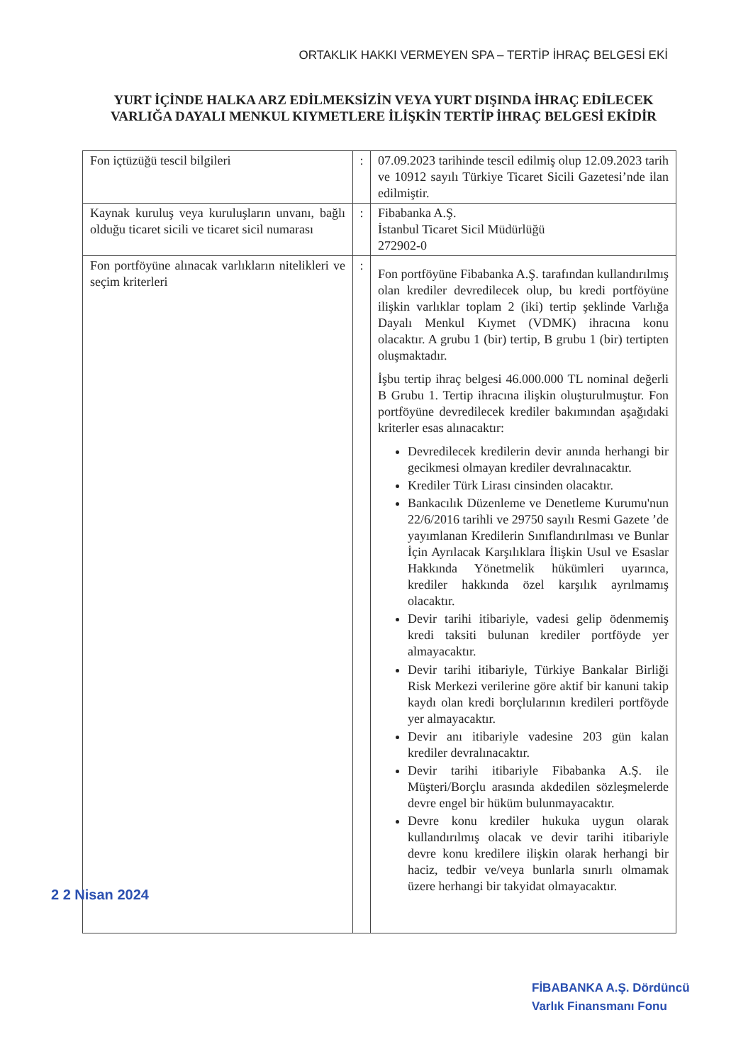ORTAKLIK HAKKI VERMEYEN SPA – TERTİP İHRAÇ BELGESİ EKİ
YURT İÇİNDE HALKA ARZ EDİLMEKSİZİN VEYA YURT DIŞINDA İHRAÇ EDİLECEK VARLIĞA DAYALI MENKUL KIYMETLERE İLİŞKİN TERTİP İHRAÇ BELGESİ EKİDİR
| Fon içtüzüğü tescil bilgileri | : | 07.09.2023 tarihinde tescil edilmiş olup 12.09.2023 tarih ve 10912 sayılı Türkiye Ticaret Sicili Gazetesi’nde ilan edilmiştir. |
| Kaynak kuruluş veya kuruluşların unvanı, bağlı olduğu ticaret sicili ve ticaret sicil numarası | : | Fibabanka A.Ş. İstanbul Ticaret Sicil Müdürlüğü 272902-0 |
| Fon portföyüne alınacak varlıkların nitelikleri ve seçim kriterleri | : | Fon portföyüne Fibabanka A.Ş. tarafından kullandırılmış olan krediler devredilecek olup, bu kredi portföyüne ilişkin varlıklar toplam 2 (iki) tertip şeklinde Varlığa Dayalı Menkul Kıymet (VDMK) ihracına konu olacaktır. A grubu 1 (bir) tertip, B grubu 1 (bir) tertipten oluşmaktadır. İşbu tertip ihraç belgesi 46.000.000 TL nominal değerli B Grubu 1. Tertip ihracına ilişkin oluşturulmuştur. Fon portföyüne devredilecek krediler bakımından aşağıdaki kriterler esas alınacaktır: Devredilecek kredilerin devir anında herhangi bir gecikmesi olmayan krediler devralınacaktır. Krediler Türk Lirası cinsinden olacaktır. Bankacılık Düzenleme ve Denetleme Kurumu'nun 22/6/2016 tarihli ve 29750 sayılı Resmi Gazete ’de yayımlanan Kredilerin Sınıflandırılması ve Bunlar İçin Ayrılacak Karşılıklara İlişkin Usul ve Esaslar Hakkında Yönetmelik hükümleri uyarınca, krediler hakkında özel karşılık ayrılmamış olacaktır. Devir tarihi itibariyle, vadesi gelip ödenmemiş kredi taksiti bulunan krediler portföyde yer almayacaktır. Devir tarihi itibariyle, Türkiye Bankalar Birliği Risk Merkezi verilerine göre aktif bir kanuni takip kaydı olan kredi borçlularının kredileri portföyde yer almayacaktır. Devir anı itibariyle vadesine 203 gün kalan krediler devralınacaktır. Devir tarihi itibariyle Fibabanka A.Ş. ile Müşteri/Borçlu arasında akdedilen sözleşmelerde devre engel bir hüküm bulunmayacaktır. Devre konu krediler hukuka uygun olarak kullandırılmış olacak ve devir tarihi itibariyle devre konu kredilere ilişkin olarak herhangi bir haciz, tedbir ve/veya bunlarla sınırlı olmamak üzere herhangi bir takyidat olmayacaktır. |
2 2 Nisan 2024
FİBABANKA A.Ş. Dördüncü
Varlık Finansmanı Fonu